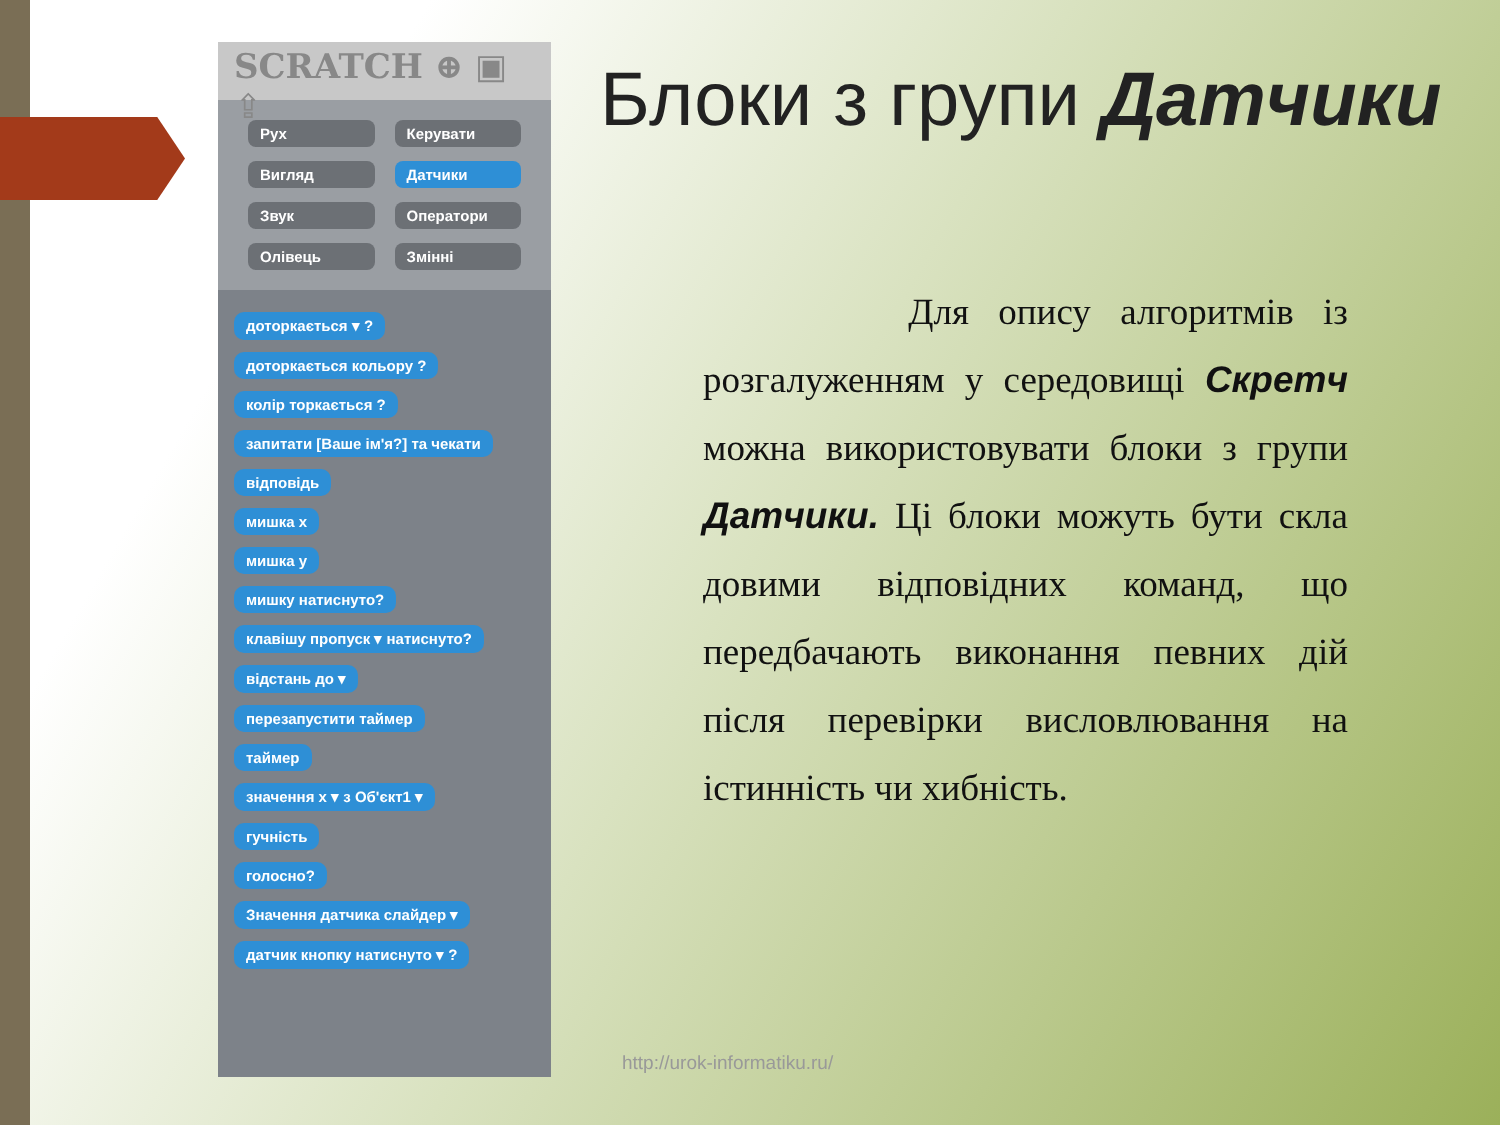SCRATCH ⊕ ▣ ⇪
Рух Керувати Вигляд Датчики Звук Оператори Олівець Змінні
доторкається ▾ ?
доторкається кольору ?
колір торкається ?
запитати [Ваше ім'я?] та чекати
відповідь
мишка x
мишка y
мишку натиснуто?
клавішу пропуск ▾ натиснуто?
відстань до ▾
перезапустити таймер
таймер
значення x ▾ з Об'єкт1 ▾
гучність
голосно?
Значення датчика слайдер ▾
датчик кнопку натиснуто ▾ ?
Блоки з групи Датчики
Для опису алгоритмів із розгалуженням у середовищі Скретч можна використовувати блоки з групи Датчики. Ці блоки можуть бути скла довими відповідних команд, що передбачають виконання певних дій після перевірки висловлювання на істинність чи хибність.
http://urok-informatiku.ru/